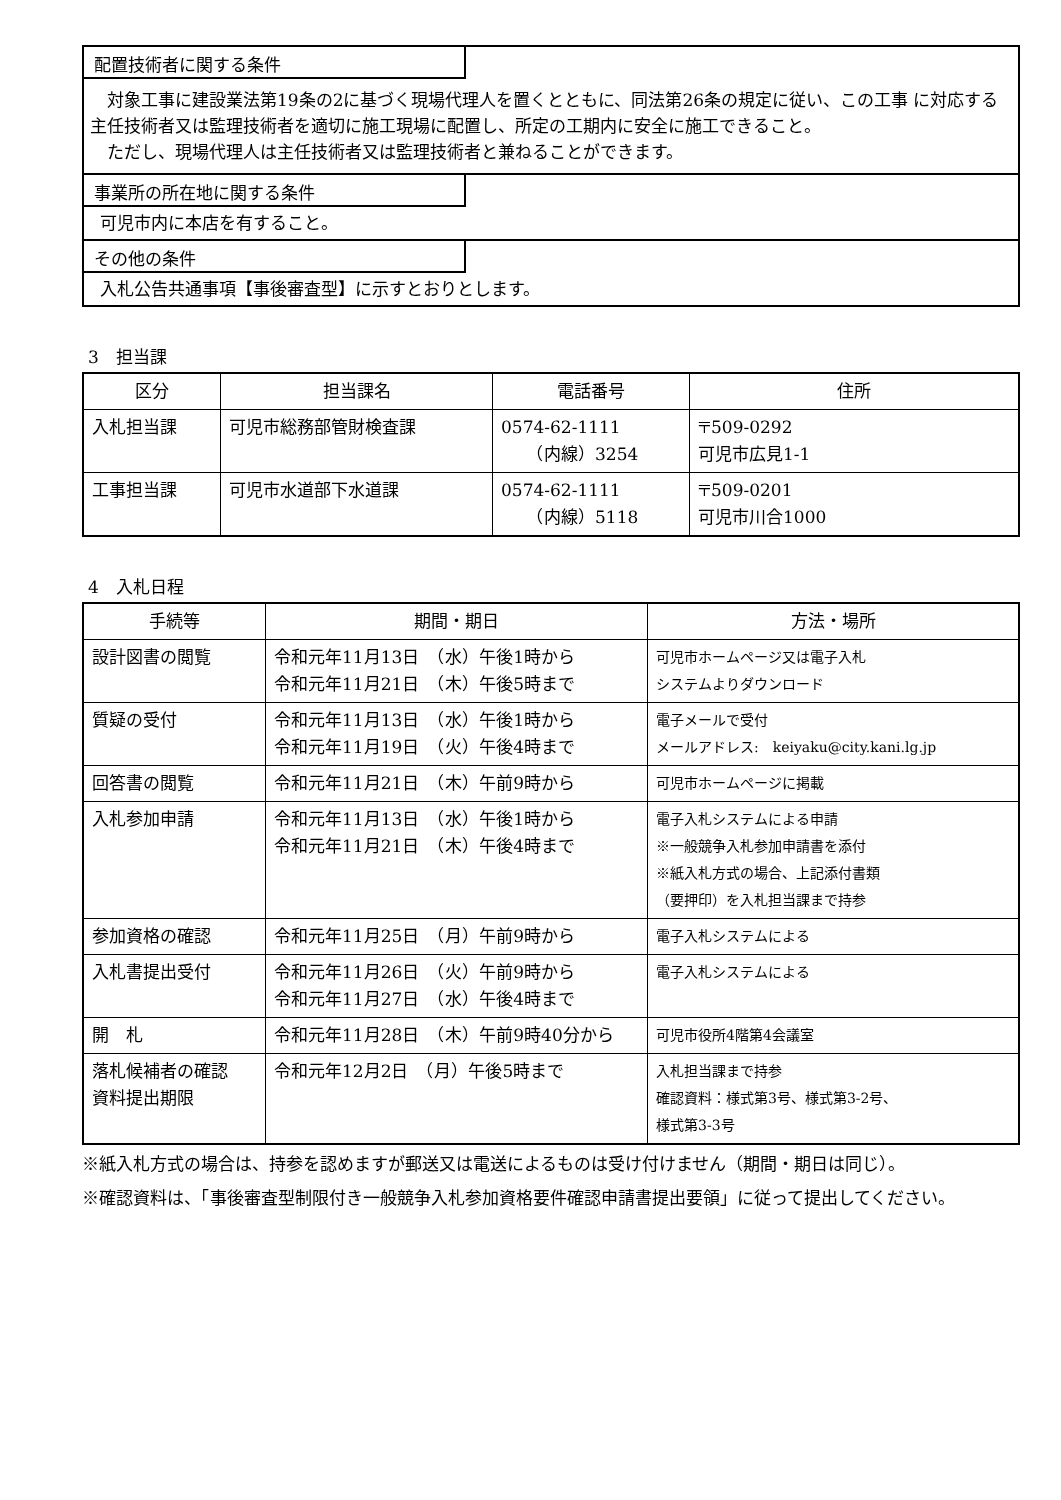配置技術者に関する条件
　対象工事に建設業法第19条の2に基づく現場代理人を置くとともに、同法第26条の規定に従い、この工事 に対応する主任技術者又は監理技術者を適切に施工現場に配置し、所定の工期内に安全に施工できること。
　ただし、現場代理人は主任技術者又は監理技術者と兼ねることができます。
事業所の所在地に関する条件
可児市内に本店を有すること。
その他の条件
入札公告共通事項【事後審査型】に示すとおりとします。
3　担当課
| 区分 | 担当課名 | 電話番号 | 住所 |
| --- | --- | --- | --- |
| 入札担当課 | 可児市総務部管財検査課 | 0574-62-1111 （内線）3254 | 〒509-0292 可児市広見1-1 |
| 工事担当課 | 可児市水道部下水道課 | 0574-62-1111 （内線）5118 | 〒509-0201 可児市川合1000 |
4　入札日程
| 手続等 | 期間・期日 | 方法・場所 |
| --- | --- | --- |
| 設計図書の閲覧 | 令和元年11月13日 （水）午後1時から 令和元年11月21日 （木）午後5時まで | 可児市ホームページ又は電子入札 システムよりダウンロード |
| 質疑の受付 | 令和元年11月13日 （水）午後1時から 令和元年11月19日 （火）午後4時まで | 電子メールで受付 メールアドレス: keiyaku@city.kani.lg.jp |
| 回答書の閲覧 | 令和元年11月21日 （木）午前9時から | 可児市ホームページに掲載 |
| 入札参加申請 | 令和元年11月13日 （水）午後1時から 令和元年11月21日 （木）午後4時まで | 電子入札システムによる申請 ※一般競争入札参加申請書を添付 ※紙入札方式の場合、上記添付書類 （要押印）を入札担当課まで持参 |
| 参加資格の確認 | 令和元年11月25日 （月）午前9時から | 電子入札システムによる |
| 入札書提出受付 | 令和元年11月26日 （火）午前9時から 令和元年11月27日 （水）午後4時まで | 電子入札システムによる |
| 開 札 | 令和元年11月28日 （木）午前9時40分から | 可児市役所4階第4会議室 |
| 落札候補者の確認 資料提出期限 | 令和元年12月2日 （月）午後5時まで | 入札担当課まで持参 確認資料：様式第3号、様式第3-2号、 様式第3-3号 |
※紙入札方式の場合は、持参を認めますが郵送又は電送によるものは受け付けません（期間・期日は同じ）。
※確認資料は、「事後審査型制限付き一般競争入札参加資格要件確認申請書提出要領」に従って提出してください。